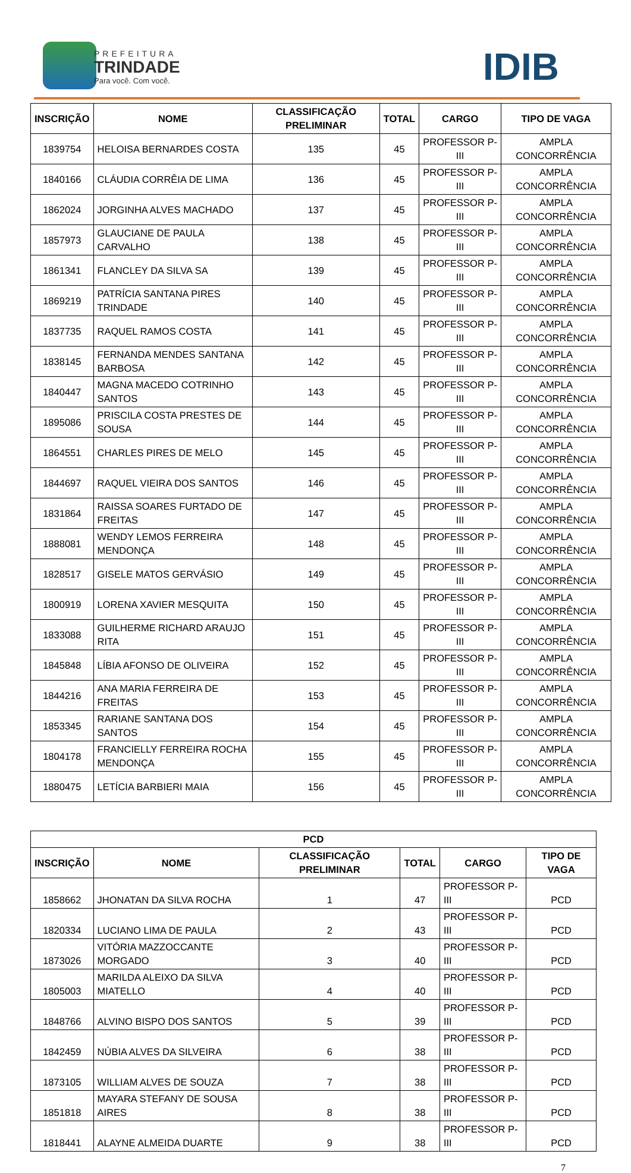PREFEITURA
TRINDADE
Para você. Com você.
IDIB
| INSCRIÇÃO | NOME | CLASSIFICAÇÃO PRELIMINAR | TOTAL | CARGO | TIPO DE VAGA |
| --- | --- | --- | --- | --- | --- |
| 1839754 | HELOISA BERNARDES COSTA | 135 | 45 | PROFESSOR P-III | AMPLA CONCORRÊNCIA |
| 1840166 | CLÁUDIA CORRÊIA DE LIMA | 136 | 45 | PROFESSOR P-III | AMPLA CONCORRÊNCIA |
| 1862024 | JORGINHA ALVES MACHADO | 137 | 45 | PROFESSOR P-III | AMPLA CONCORRÊNCIA |
| 1857973 | GLAUCIANE DE PAULA CARVALHO | 138 | 45 | PROFESSOR P-III | AMPLA CONCORRÊNCIA |
| 1861341 | FLANCLEY DA SILVA SA | 139 | 45 | PROFESSOR P-III | AMPLA CONCORRÊNCIA |
| 1869219 | PATRÍCIA SANTANA PIRES TRINDADE | 140 | 45 | PROFESSOR P-III | AMPLA CONCORRÊNCIA |
| 1837735 | RAQUEL RAMOS COSTA | 141 | 45 | PROFESSOR P-III | AMPLA CONCORRÊNCIA |
| 1838145 | FERNANDA MENDES SANTANA BARBOSA | 142 | 45 | PROFESSOR P-III | AMPLA CONCORRÊNCIA |
| 1840447 | MAGNA MACEDO COTRINHO SANTOS | 143 | 45 | PROFESSOR P-III | AMPLA CONCORRÊNCIA |
| 1895086 | PRISCILA COSTA PRESTES DE SOUSA | 144 | 45 | PROFESSOR P-III | AMPLA CONCORRÊNCIA |
| 1864551 | CHARLES PIRES DE MELO | 145 | 45 | PROFESSOR P-III | AMPLA CONCORRÊNCIA |
| 1844697 | RAQUEL VIEIRA DOS SANTOS | 146 | 45 | PROFESSOR P-III | AMPLA CONCORRÊNCIA |
| 1831864 | RAISSA SOARES FURTADO DE FREITAS | 147 | 45 | PROFESSOR P-III | AMPLA CONCORRÊNCIA |
| 1888081 | WENDY LEMOS FERREIRA MENDONÇA | 148 | 45 | PROFESSOR P-III | AMPLA CONCORRÊNCIA |
| 1828517 | GISELE MATOS GERVÁSIO | 149 | 45 | PROFESSOR P-III | AMPLA CONCORRÊNCIA |
| 1800919 | LORENA XAVIER MESQUITA | 150 | 45 | PROFESSOR P-III | AMPLA CONCORRÊNCIA |
| 1833088 | GUILHERME RICHARD ARAUJO RITA | 151 | 45 | PROFESSOR P-III | AMPLA CONCORRÊNCIA |
| 1845848 | LÍBIA AFONSO DE OLIVEIRA | 152 | 45 | PROFESSOR P-III | AMPLA CONCORRÊNCIA |
| 1844216 | ANA MARIA FERREIRA DE FREITAS | 153 | 45 | PROFESSOR P-III | AMPLA CONCORRÊNCIA |
| 1853345 | RARIANE SANTANA DOS SANTOS | 154 | 45 | PROFESSOR P-III | AMPLA CONCORRÊNCIA |
| 1804178 | FRANCIELLY FERREIRA ROCHA MENDONÇA | 155 | 45 | PROFESSOR P-III | AMPLA CONCORRÊNCIA |
| 1880475 | LETÍCIA BARBIERI MAIA | 156 | 45 | PROFESSOR P-III | AMPLA CONCORRÊNCIA |
| PCD | | | | | |
| --- | --- | --- | --- | --- | --- |
| INSCRIÇÃO | NOME | CLASSIFICAÇÃO PRELIMINAR | TOTAL | CARGO | TIPO DE VAGA |
| 1858662 | JHONATAN DA SILVA ROCHA | 1 | 47 | PROFESSOR P-III | PCD |
| 1820334 | LUCIANO LIMA DE PAULA | 2 | 43 | PROFESSOR P-III | PCD |
| 1873026 | VITÓRIA MAZZOCCANTE MORGADO | 3 | 40 | PROFESSOR P-III | PCD |
| 1805003 | MARILDA ALEIXO DA SILVA MIATELLO | 4 | 40 | PROFESSOR P-III | PCD |
| 1848766 | ALVINO BISPO DOS SANTOS | 5 | 39 | PROFESSOR P-III | PCD |
| 1842459 | NÚBIA ALVES DA SILVEIRA | 6 | 38 | PROFESSOR P-III | PCD |
| 1873105 | WILLIAM ALVES DE SOUZA | 7 | 38 | PROFESSOR P-III | PCD |
| 1851818 | MAYARA STEFANY DE SOUSA AIRES | 8 | 38 | PROFESSOR P-III | PCD |
| 1818441 | ALAYNE ALMEIDA DUARTE | 9 | 38 | PROFESSOR P-III | PCD |
7